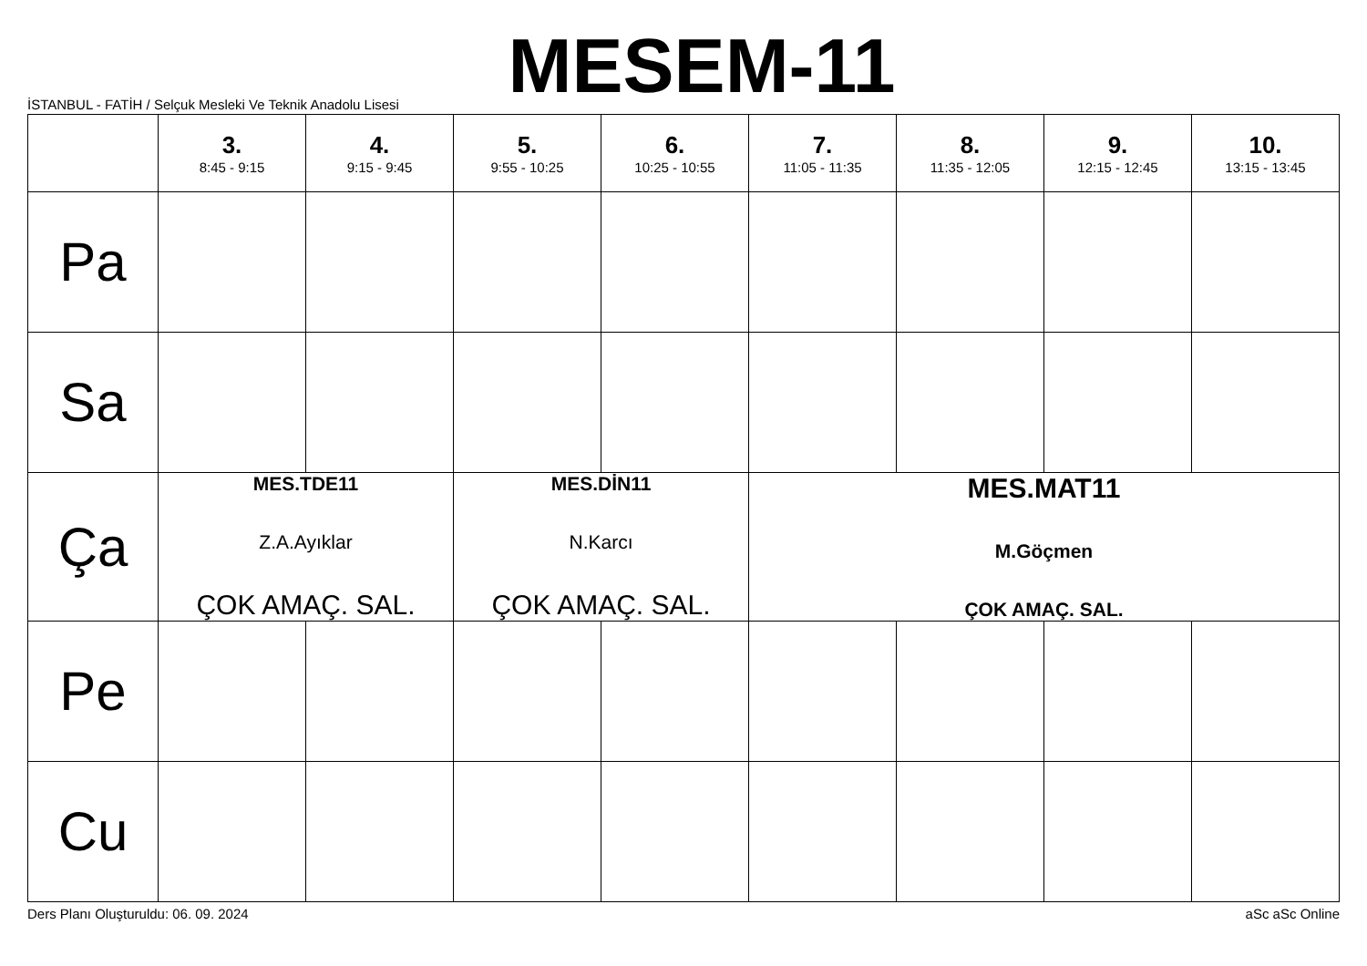İSTANBUL - FATİH / Selçuk Mesleki Ve Teknik Anadolu Lisesi
MESEM-11
| | 3. 8:45 - 9:15 | 4. 9:15 - 9:45 | 5. 9:55 - 10:25 | 6. 10:25 - 10:55 | 7. 11:05 - 11:35 | 8. 11:35 - 12:05 | 9. 12:15 - 12:45 | 10. 13:15 - 13:45 |
| --- | --- | --- | --- | --- | --- | --- | --- | --- |
| Pa | | | | | | | | |
| Sa | | | | | | | | |
| Ça | MES.TDE11 Z.A.Ayıklar ÇOK AMAÇ. SAL. | | MES.DİN11 N.Karcı ÇOK AMAÇ. SAL. | | MES.MAT11 M.Göçmen ÇOK AMAÇ. SAL. | | | |
| Pe | | | | | | | | |
| Cu | | | | | | | | |
Ders Planı Oluşturuldu: 06. 09. 2024 aSc aSc Online